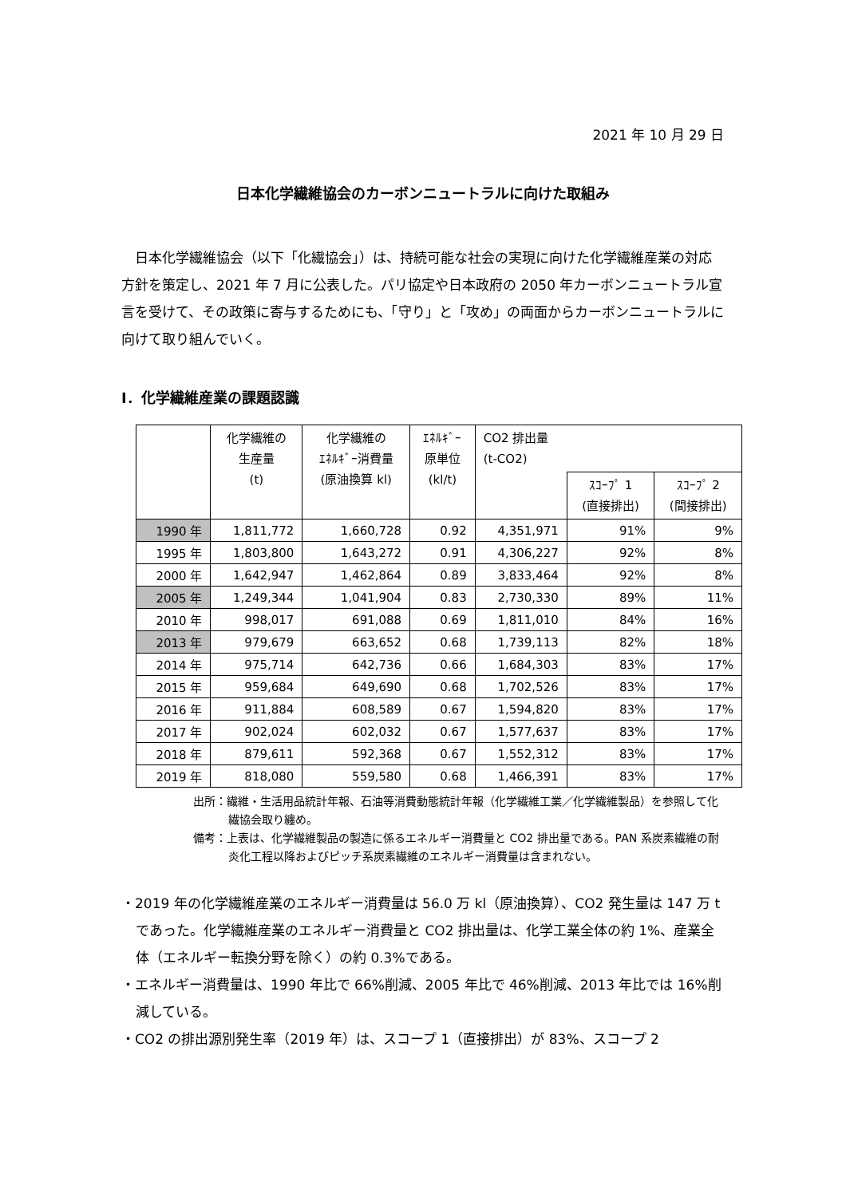2021 年 10 月 29 日
日本化学繊維協会のカーボンニュートラルに向けた取組み
　日本化学繊維協会（以下「化繊協会」）は、持続可能な社会の実現に向けた化学繊維産業の対応方針を策定し、2021 年 7 月に公表した。パリ協定や日本政府の 2050 年カーボンニュートラル宣言を受けて、その政策に寄与するためにも、「守り」と「攻め」の両面からカーボンニュートラルに向けて取り組んでいく。
Ⅰ．化学繊維産業の課題認識
| | 化学繊維の 生産量 (t) | 化学繊維の ｴﾈﾙｷﾞｰ消費量 (原油換算 kl) | ｴﾈﾙｷﾞｰ 原単位 (kl/t) | CO2 排出量 (t-CO2) | | |
| --- | --- | --- | --- | --- | --- | --- |
| | | | | | ｽｺｰﾌﾟ 1 (直接排出) | ｽｺｰﾌﾟ 2 (間接排出) |
| 1990 年 | 1,811,772 | 1,660,728 | 0.92 | 4,351,971 | 91% | 9% |
| 1995 年 | 1,803,800 | 1,643,272 | 0.91 | 4,306,227 | 92% | 8% |
| 2000 年 | 1,642,947 | 1,462,864 | 0.89 | 3,833,464 | 92% | 8% |
| 2005 年 | 1,249,344 | 1,041,904 | 0.83 | 2,730,330 | 89% | 11% |
| 2010 年 | 998,017 | 691,088 | 0.69 | 1,811,010 | 84% | 16% |
| 2013 年 | 979,679 | 663,652 | 0.68 | 1,739,113 | 82% | 18% |
| 2014 年 | 975,714 | 642,736 | 0.66 | 1,684,303 | 83% | 17% |
| 2015 年 | 959,684 | 649,690 | 0.68 | 1,702,526 | 83% | 17% |
| 2016 年 | 911,884 | 608,589 | 0.67 | 1,594,820 | 83% | 17% |
| 2017 年 | 902,024 | 602,032 | 0.67 | 1,577,637 | 83% | 17% |
| 2018 年 | 879,611 | 592,368 | 0.67 | 1,552,312 | 83% | 17% |
| 2019 年 | 818,080 | 559,580 | 0.68 | 1,466,391 | 83% | 17% |
出所：繊維・生活用品統計年報、石油等消費動態統計年報（化学繊維工業／化学繊維製品）を参照して化繊協会取り纏め。
備考：上表は、化学繊維製品の製造に係るエネルギー消費量と CO2 排出量である。PAN 系炭素繊維の耐炎化工程以降およびピッチ系炭素繊維のエネルギー消費量は含まれない。
・2019 年の化学繊維産業のエネルギー消費量は 56.0 万 kl（原油換算）、CO2 発生量は 147 万 t であった。化学繊維産業のエネルギー消費量と CO2 排出量は、化学工業全体の約 1%、産業全体（エネルギー転換分野を除く）の約 0.3%である。
・エネルギー消費量は、1990 年比で 66%削減、2005 年比で 46%削減、2013 年比では 16%削減している。
・CO2 の排出源別発生率（2019 年）は、スコープ 1（直接排出）が 83%、スコープ 2